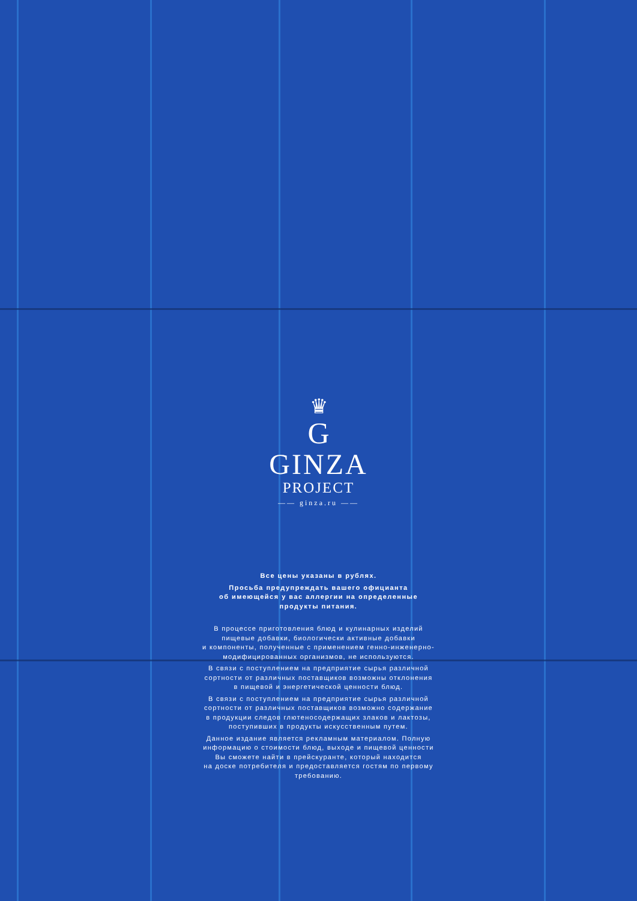♛
G
GINZA
PROJECT
—— ginza.ru ——
Все цены указаны в рублях.
Просьба предупреждать вашего официанта
об имеющейся у вас аллергии на определенные
продукты питания.
В процессе приготовления блюд и кулинарных изделий
пищевые добавки, биологически активные добавки
и компоненты, полученные с применением генно-инженерно-
модифицированных организмов, не используются.
В связи с поступлением на предприятие сырья различной
сортности от различных поставщиков возможны отклонения
в пищевой и энергетической ценности блюд.
В связи с поступлением на предприятие сырья различной
сортности от различных поставщиков возможно содержание
в продукции следов глютеносодержащих злаков и лактозы,
поступивших в продукты искусственным путем.
Данное издание является рекламным материалом. Полную
информацию о стоимости блюд, выходе и пищевой ценности
Вы сможете найти в прейскуранте, который находится
на доске потребителя и предоставляется гостям по первому
требованию.